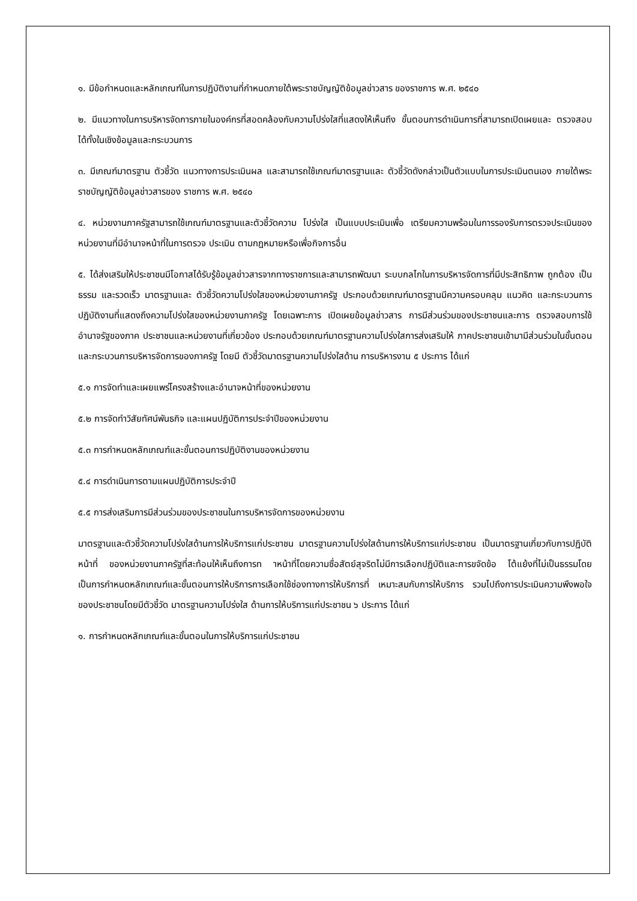๑. มีข้อกำหนดและหลักเกณฑ์ในการปฏิบัติงานที่กำหนดภายใต้พระราชบัญญัติข้อมูลข่าวสาร ของราชการ พ.ศ. ๒๕๔๐
๒. มีแนวทางในการบริหารจัดการภายในองค์กรที่สอดคล้องกับความโปร่งใสที่แสดงให้เห็นถึง ขั้นตอนการดำเนินการที่สามารถเปิดเผยและ ตรวจสอบได้ทั้งในเชิงข้อมูลและกระบวนการ
๓. มีเกณฑ์มาตรฐาน ตัวชี้วัด แนวทางการประเมินผล และสามารถใช้เกณฑ์มาตรฐานและ ตัวชี้วัดดังกล่าวเป็นตัวแบบในการประเมินตนเอง ภายใต้พระราชบัญญัติข้อมูลข่าวสารของ ราชการ พ.ศ. ๒๕๔๐
๔. หน่วยงานภาครัฐสามารถใช้เกณฑ์มาตรฐานและตัวชี้วัดความ โปร่งใส เป็นแบบประเมินเพื่อ เตรียมความพร้อมในการรองรับการตรวจประเมินของ หน่วยงานที่มีอำนาจหน้าที่ในการตรวจ ประเมิน ตามกฎหมายหรือเพื่อกิจการอื่น
๕. ได้ส่งเสริมให้ประชาชนมีโอกาสได้รับรู้ข้อมูลข่าวสารจากทางราชการและสามารถพัฒนา ระบบกลไกในการบริหารจัดการที่มีประสิทธิภาพ ถูกต้อง เป็นธรรม และรวดเร็ว มาตรฐานและ ตัวชี้วัดความโปร่งใสของหน่วยงานภาครัฐ ประกอบด้วยเกณฑ์มาตรฐานมีความครอบคลุม แนวคิด และกระบวนการปฏิบัติงานที่แสดงถึงความโปร่งใสของหน่วยงานภาครัฐ โดยเฉพาะการ เปิดเผยข้อมูลข่าวสาร การมีส่วนร่วมของประชาชนและการ ตรวจสอบการใช้อำนาจรัฐของภาค ประชาชนและหน่วยงานที่เกี่ยวข้อง ประกอบด้วยเกณฑ์มาตรฐานความโปร่งใสการส่งเสริมให้ ภาคประชาชนเข้ามามีส่วนร่วมในขั้นตอนและกระบวนการบริหารจัดการของภาครัฐ โดยมี ตัวชี้วัดมาตรฐานความโปร่งใสด้าน การบริหารงาน ๕ ประการ ได้แก่
๕.๑ การจัดทำและเผยแพร่โครงสร้างและอำนาจหน้าที่ของหน่วยงาน
๕.๒ การจัดทำวิสัยทัศน์พันธกิจ และแผนปฏิบัติการประจำปีของหน่วยงาน
๕.๓ การกำหนดหลักเกณฑ์และขั้นตอนการปฏิบัติงานของหน่วยงาน
๕.๔ การดำเนินการตามแผนปฏิบัติการประจำปี
๕.๕ การส่งเสริมการมีส่วนร่วมของประชาชนในการบริหารจัดการของหน่วยงาน
มาตรฐานและตัวชี้วัดความโปร่งใสด้านการให้บริการแก่ประชาชน มาตรฐานความโปร่งใสด้านการให้บริการแก่ประชาชน เป็นมาตรฐานเกี่ยวกับการปฏิบัติหน้าที่ ของหน่วยงานภาครัฐที่สะท้อนให้เห็นถึงการท าหน้าที่โดยความซื่อสัตย์สุจริตไม่มีการเลือกปฏิบัติและการขจัดข้อ โต้แย้งที่ไม่เป็นธรรมโดยเป็นการกำหนดหลักเกณฑ์และขั้นตอนการให้บริการการเลือกใช้ช่องทางการให้บริการที่ เหมาะสมกับการให้บริการ รวมไปถึงการประเมินความพึงพอใจของประชาชนโดยมีตัวชี้วัด มาตรฐานความโปร่งใส ด้านการให้บริการแก่ประชาชน ๖ ประการ ได้แก่
๑. การกำหนดหลักเกณฑ์และขั้นตอนในการให้บริการแก่ประชาชน